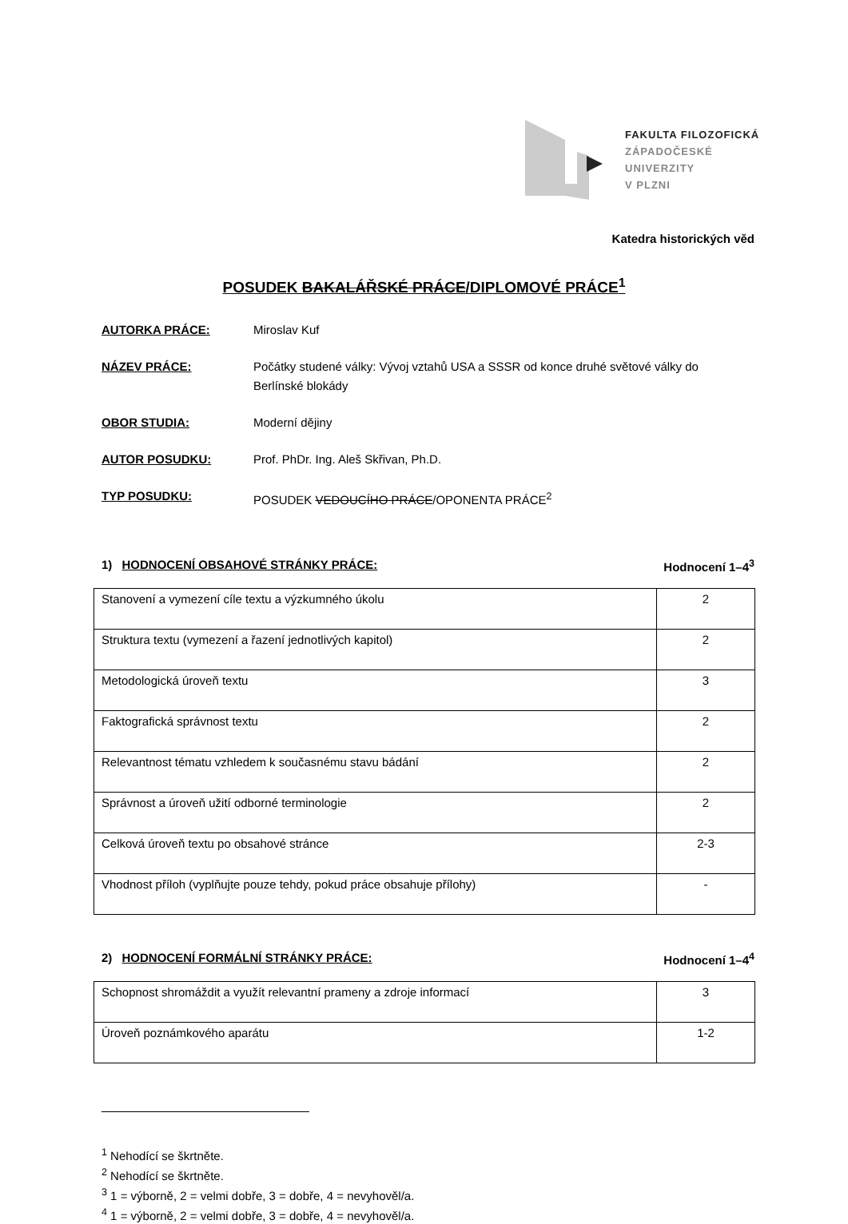FAKULTA FILOZOFICKÁ
ZÁPADOČESKÉ
UNIVERZITY
V PLZNI
Katedra historických věd
POSUDEK BAKALÁŘSKÉ PRÁCE/DIPLOMOVÉ PRÁCE<sup>1</sup>
AUTORKA PRÁCE: Miroslav Kuf
NÁZEV PRÁCE: Počátky studené války: Vývoj vztahů USA a SSSR od konce druhé světové války do Berlínské blokády
OBOR STUDIA: Moderní dějiny
AUTOR POSUDKU: Prof. PhDr. Ing. Aleš Skřivan, Ph.D.
TYP POSUDKU: POSUDEK VEDOUCÍHO PRÁCE/OPONENTA PRÁCE<sup>2</sup>
1) HODNOCENÍ OBSAHOVÉ STRÁNKY PRÁCE: Hodnocení 1–4<sup>3</sup>
| Stanovení a vymezení cíle textu a výzkumného úkolu | 2 |
| Struktura textu (vymezení a řazení jednotlivých kapitol) | 2 |
| Metodologická úroveň textu | 3 |
| Faktografická správnost textu | 2 |
| Relevantnost tématu vzhledem k současnému stavu bádání | 2 |
| Správnost a úroveň užití odborné terminologie | 2 |
| Celková úroveň textu po obsahové stránce | 2-3 |
| Vhodnost příloh (vyplňujte pouze tehdy, pokud práce obsahuje přílohy) | - |
2) HODNOCENÍ FORMÁLNÍ STRÁNKY PRÁCE: Hodnocení 1–4<sup>4</sup>
| Schopnost shromáždit a využít relevantní prameny a zdroje informací | 3 |
| Úroveň poznámkového aparátu | 1-2 |
<sup>1</sup> Nehodící se škrtněte.
<sup>2</sup> Nehodící se škrtněte.
<sup>3</sup> 1 = výborně, 2 = velmi dobře, 3 = dobře, 4 = nevyhověl/a.
<sup>4</sup> 1 = výborně, 2 = velmi dobře, 3 = dobře, 4 = nevyhověl/a.